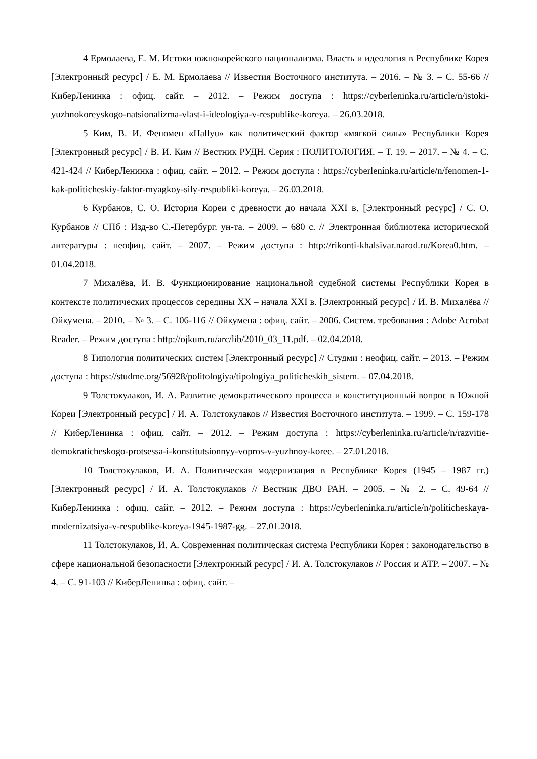4 Ермолаева, Е. М. Истоки южнокорейского национализма. Власть и идеология в Республике Корея [Электронный ресурс] / Е. М. Ермолаева // Известия Восточного института. – 2016. – № 3. – С. 55-66 // КиберЛенинка : офиц. сайт. – 2012. – Режим доступа : https://cyberleninka.ru/article/n/istoki-yuzhnokoreyskogo-natsionalizma-vlast-i-ideologiya-v-respublike-koreya. – 26.03.2018.
5 Ким, В. И. Феномен «Hallyu» как политический фактор «мягкой силы» Республики Корея [Электронный ресурс] / В. И. Ким // Вестник РУДН. Серия : ПОЛИТОЛОГИЯ. – Т. 19. – 2017. – № 4. – С. 421-424 // КиберЛенинка : офиц. сайт. – 2012. – Режим доступа : https://cyberleninka.ru/article/n/fenomen-1-kak-politicheskiy-faktor-myagkoy-sily-respubliki-koreya. – 26.03.2018.
6 Курбанов, С. О. История Кореи с древности до начала XXI в. [Электронный ресурс] / С. О. Курбанов // СПб : Изд-во С.-Петербург. ун-та. – 2009. – 680 с. // Электронная библиотека исторической литературы : неофиц. сайт. – 2007. – Режим доступа : http://rikonti-khalsivar.narod.ru/Korea0.htm. – 01.04.2018.
7 Михалёва, И. В. Функционирование национальной судебной системы Республики Корея в контексте политических процессов середины XX – начала XXI в. [Электронный ресурс] / И. В. Михалёва // Ойкумена. – 2010. – № 3. – С. 106-116 // Ойкумена : офиц. сайт. – 2006. Систем. требования : Adobe Acrobat Reader. – Режим доступа : http://ojkum.ru/arc/lib/2010_03_11.pdf. – 02.04.2018.
8 Типология политических систем [Электронный ресурс] // Студми : неофиц. сайт. – 2013. – Режим доступа : https://studme.org/56928/politologiya/tipologiya_politicheskih_sistem. – 07.04.2018.
9 Толстокулаков, И. А. Развитие демократического процесса и конституционный вопрос в Южной Кореи [Электронный ресурс] / И. А. Толстокулаков // Известия Восточного института. – 1999. – С. 159-178 // КиберЛенинка : офиц. сайт. – 2012. – Режим доступа : https://cyberleninka.ru/article/n/razvitie-demokraticheskogo-protsessa-i-konstitutsionnyy-vopros-v-yuzhnoy-koree. – 27.01.2018.
10 Толстокулаков, И. А. Политическая модернизация в Республике Корея (1945 – 1987 гг.) [Электронный ресурс] / И. А. Толстокулаков // Вестник ДВО РАН. – 2005. – № 2. – С. 49-64 // КиберЛенинка : офиц. сайт. – 2012. – Режим доступа : https://cyberleninka.ru/article/n/politicheskaya-modernizatsiya-v-respublike-koreya-1945-1987-gg. – 27.01.2018.
11 Толстокулаков, И. А. Современная политическая система Республики Корея : законодательство в сфере национальной безопасности [Электронный ресурс] / И. А. Толстокулаков // Россия и АТР. – 2007. – № 4. – С. 91-103 // КиберЛенинка : офиц. сайт. –